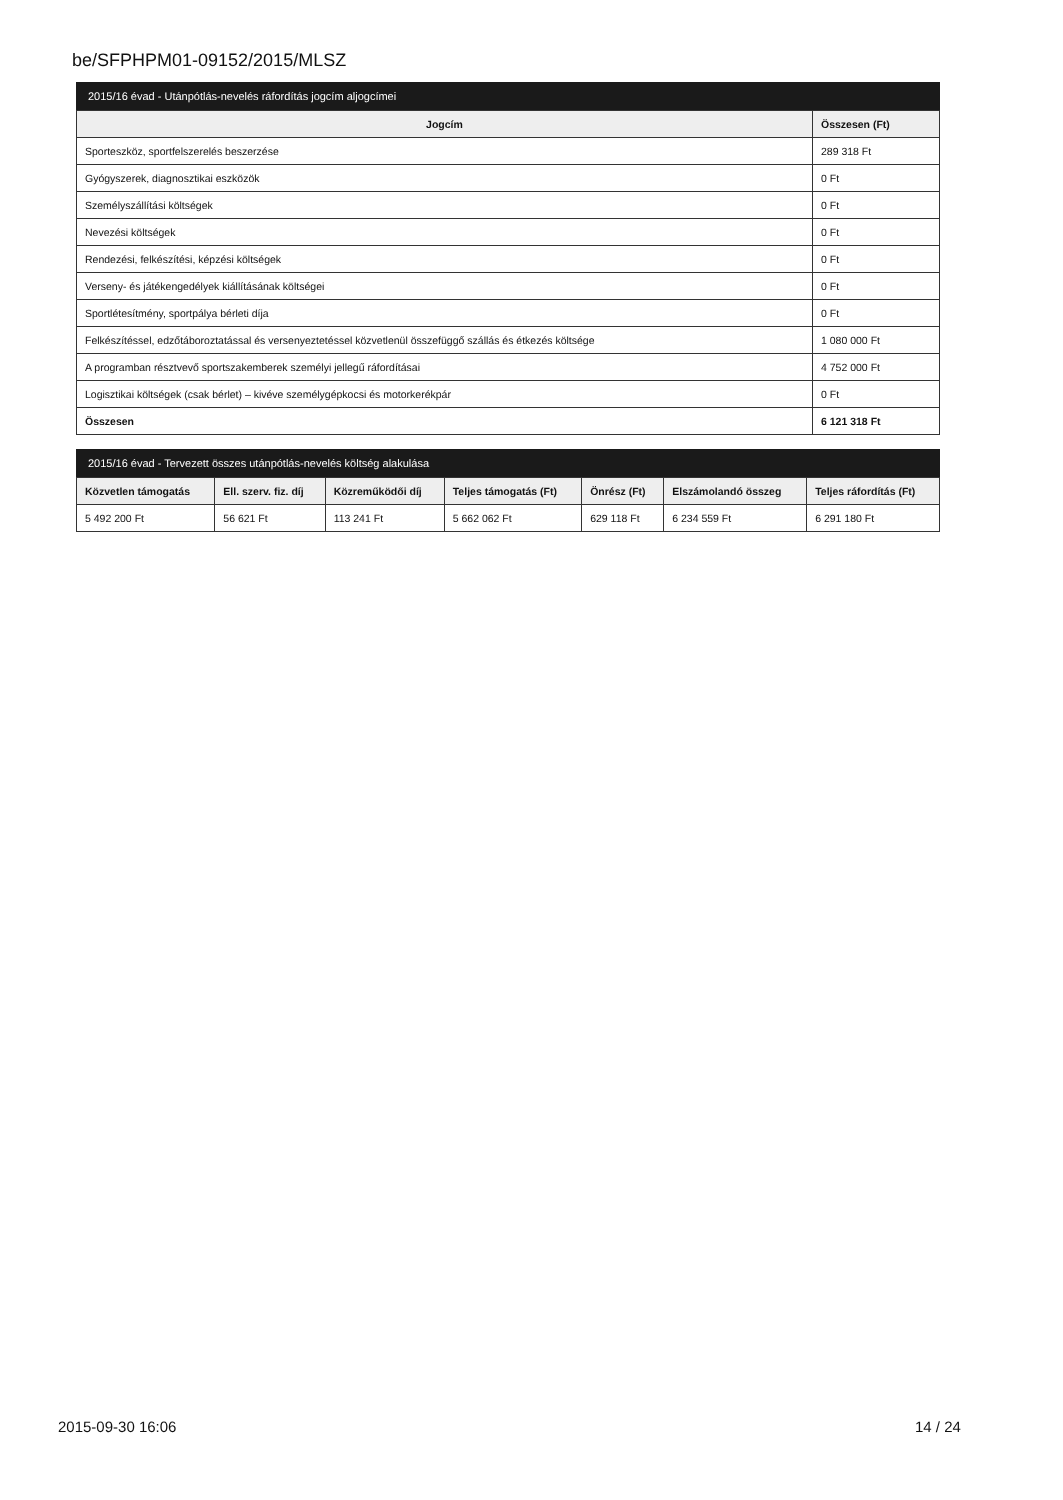be/SFPHPM01-09152/2015/MLSZ
2015/16 évad - Utánpótlás-nevelés ráfordítás jogcím aljogcímei
| Jogcím | Összesen (Ft) |
| --- | --- |
| Sporteszköz, sportfelszerelés beszerzése | 289 318 Ft |
| Gyógyszerek, diagnosztikai eszközök | 0 Ft |
| Személyszállítási költségek | 0 Ft |
| Nevezési költségek | 0 Ft |
| Rendezési, felkészítési, képzési költségek | 0 Ft |
| Verseny- és játékengedélyek kiállításának költségei | 0 Ft |
| Sportlétesítmény, sportpálya bérleti díja | 0 Ft |
| Felkészítéssel, edzőtáboroztatással és versenyeztetéssel közvetlenül összefüggő szállás és étkezés költsége | 1 080 000 Ft |
| A programban résztvevő sportszakemberek személyi jellegű ráfordításai | 4 752 000 Ft |
| Logisztikai költségek (csak bérlet) – kivéve személygépkocsi és motorkerékpár | 0 Ft |
| Összesen | 6 121 318 Ft |
2015/16 évad - Tervezett összes utánpótlás-nevelés költség alakulása
| Közvetlen támogatás | Ell. szerv. fiz. díj | Közreműködői díj | Teljes támogatás (Ft) | Önrész (Ft) | Elszámolandó összeg | Teljes ráfordítás (Ft) |
| --- | --- | --- | --- | --- | --- | --- |
| 5 492 200 Ft | 56 621 Ft | 113 241 Ft | 5 662 062 Ft | 629 118 Ft | 6 234 559 Ft | 6 291 180 Ft |
2015-09-30 16:06 14 / 24